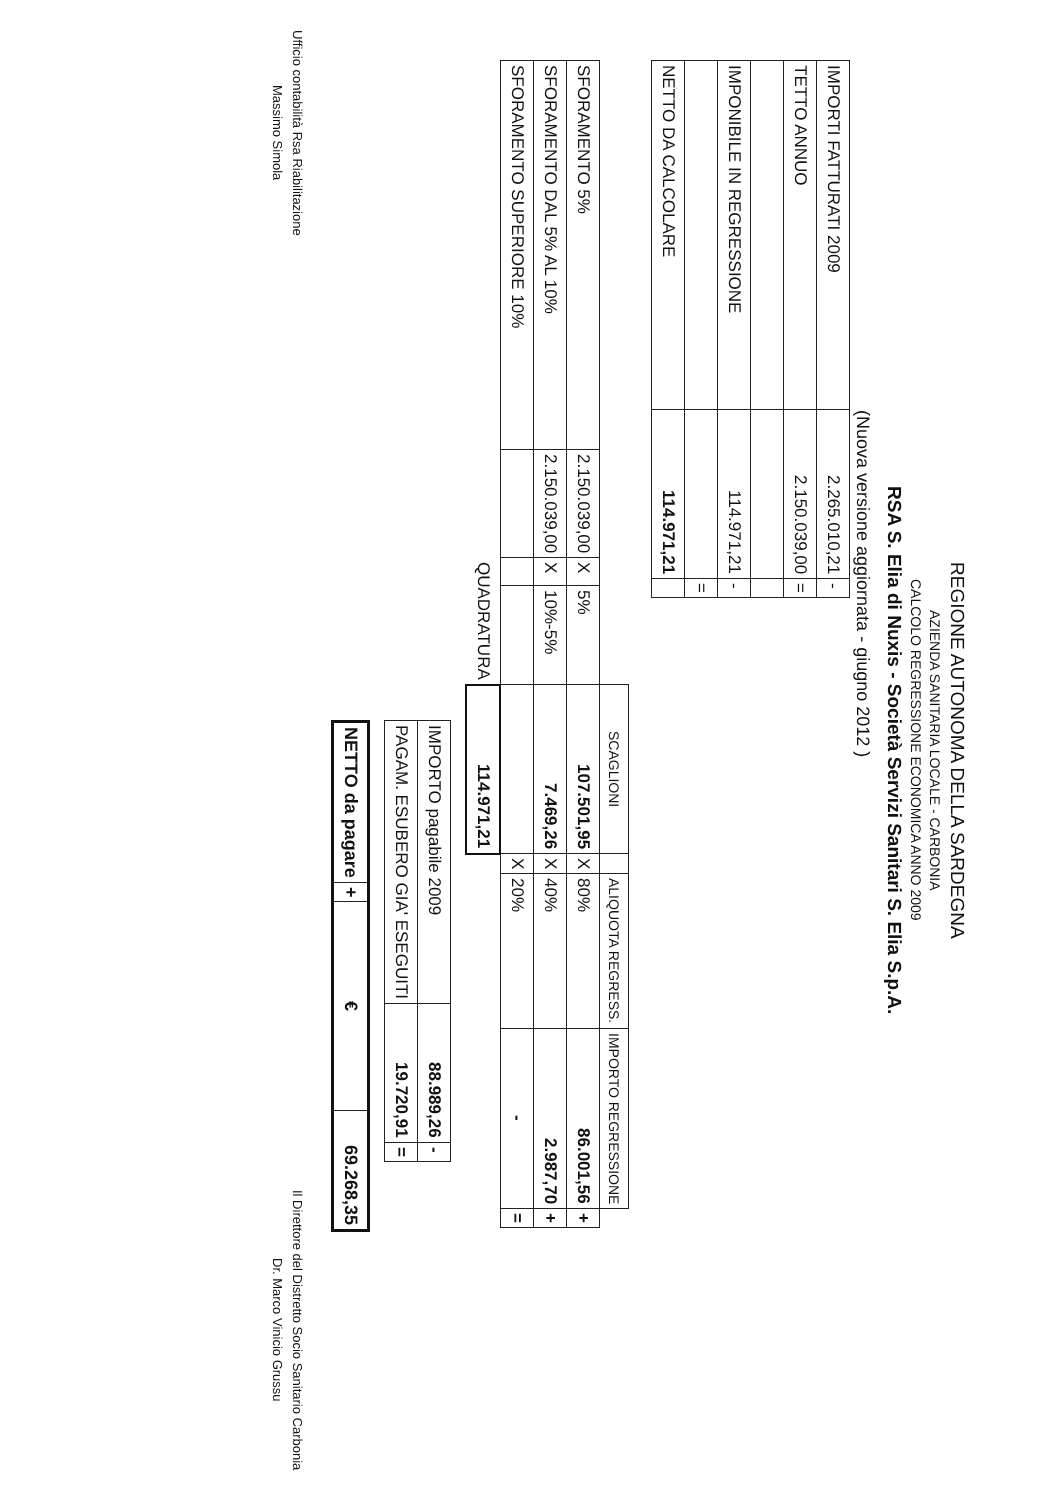REGIONE AUTONOMA DELLA SARDEGNA
AZIENDA SANITARIA LOCALE - CARBONIA
CALCOLO REGRESSIONE ECONOMICA ANNO 2009
RSA S. Elia di Nuxis - Società Servizi Sanitari S. Elia S.p.A.
(Nuova versione aggiornata - giugno 2012 )
| IMPORTI FATTURATI 2009 | 2.265.010,21 | - |
| TETTO ANNUO | 2.150.039,00 | = |
| IMPONIBILE IN REGRESSIONE | 114.971,21 | - |
| | | = |
| NETTO DA CALCOLARE | 114.971,21 | |
| | | | | SCAGLIONI | | ALIQUOTA REGRESS. | IMPORTO REGRESSIONE | |
| --- | --- | --- | --- | --- | --- | --- | --- | --- |
| SFORAMENTO 5% | 2.150.039,00 | X | 5% | 107.501,95 | X | 80% | 86.001,56 | + |
| SFORAMENTO DAL 5% AL 10% | 2.150.039,00 | X | 10%-5% | 7.469,26 | X | 40% | 2.987,70 | + |
| SFORAMENTO SUPERIORE 10% | | | | | X | 20% | - | = |
| | | QUADRATURA | | 114.971,21 | | | | |
| IMPORTO pagabile 2009 | 88.989,26 | - |
| PAGAM. ESUBERO GIA' ESEGUITI | 19.720,91 | = |
| NETTO da pagare | + | € | 69.268,35 |
Ufficio contabilità Rsa Riabilitazione
Massimo Simola
Il Direttore del Distretto Socio Sanitario Carbonia
Dr. Marco Vinicio Grussu